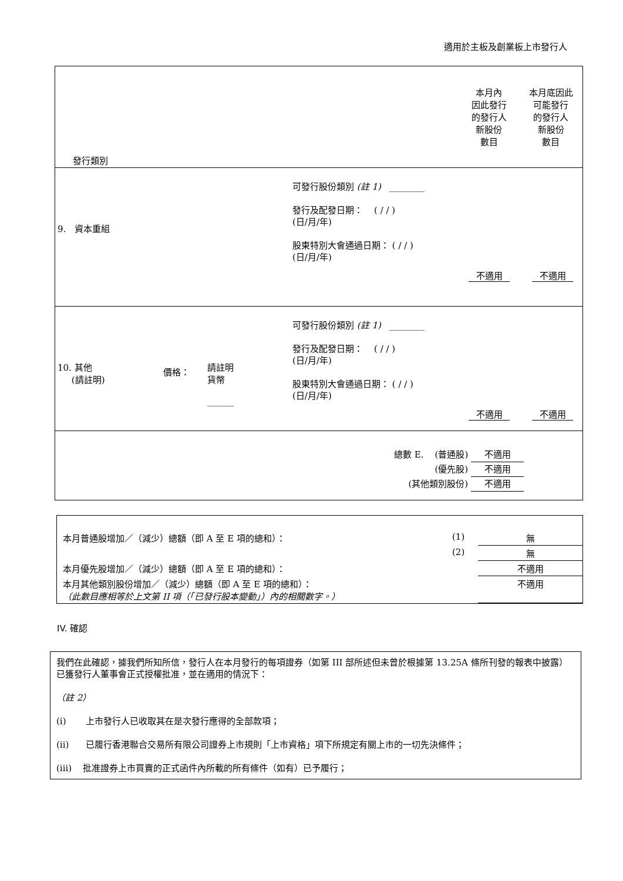適用於主板及創業板上市發行人
| 發行類別 | 本月內 因此發行 的發行人 新股份 數目 | 本月底因此 可能發行 的發行人 新股份 數目 |
| 9. 資本重組 可發行股份類別 (註 1) ________ 發行及配發日期： ( / / ) (日/月/年) 股東特別大會通過日期： ( / / ) (日/月/年) 不適用 不適用 | | |
| 10. 其他 (請註明) 價格： 請註明 貨幣 ______ 可發行股份類別 (註 1) ________ 發行及配發日期： ( / / ) (日/月/年) 股東特別大會通過日期： ( / / ) (日/月/年) 不適用 不適用 | | |
| 總數 E. (普通股) 不適用 (優先股) 不適用 (其他類別股份) 不適用 | | |
| 本月普通股增加／（減少）總額（即 A 至 E 項的總和）： | (1) | 無 |
| | (2) | 無 |
| 本月優先股增加／（減少）總額（即 A 至 E 項的總和）： | | 不適用 |
| 本月其他類別股份增加／（減少）總額（即 A 至 E 項的總和）： （此數目應相等於上文第 II 項（「已發行股本變動」）內的相關數字。） | | 不適用 |
IV. 確認
我們在此確認，據我們所知所信，發行人在本月發行的每項證券（如第 III 部所述但未曾於根據第 13.25A 條所刊發的報表中披露）已獲發行人董事會正式授權批准，並在適用的情況下：
（註 2）
(i) 上市發行人已收取其在是次發行應得的全部款項；
(ii) 已履行香港聯合交易所有限公司證券上市規則「上市資格」項下所規定有關上市的一切先決條件；
(iii) 批准證券上市買賣的正式函件內所載的所有條件（如有）已予履行；